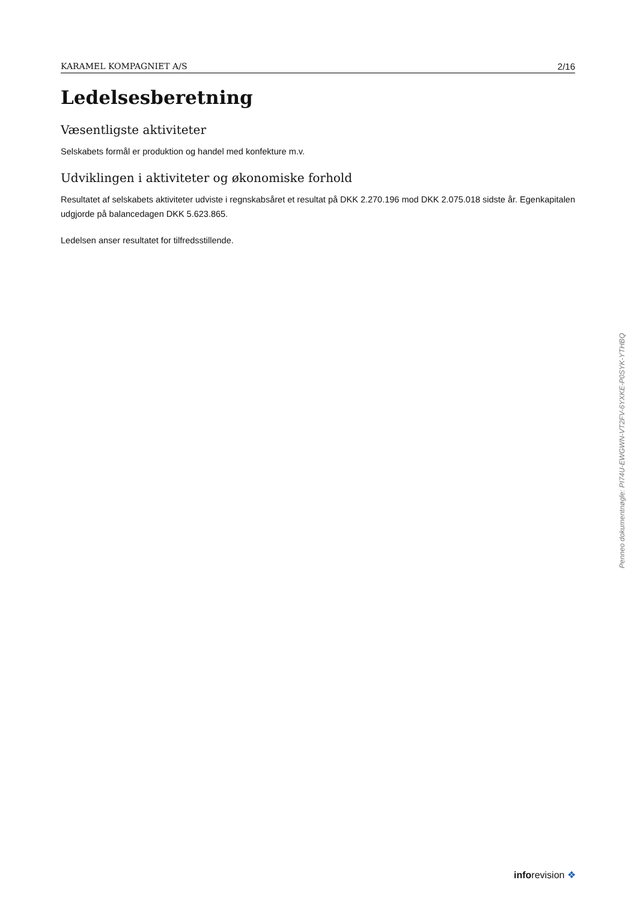KARAMEL KOMPAGNIET A/S 2/16
Ledelsesberetning
Væsentligste aktiviteter
Selskabets formål er produktion og handel med konfekture m.v.
Udviklingen i aktiviteter og økonomiske forhold
Resultatet af selskabets aktiviteter udviste i regnskabsåret et resultat på DKK 2.270.196 mod DKK 2.075.018 sidste år. Egenkapitalen udgjorde på balancedagen DKK 5.623.865.
Ledelsen anser resultatet for tilfredsstillende.
Penneo dokumentnøgle: PI74U-EWGWN-VT2FV-6YXKE-P0SYK-YTHBQ
inforevision ❖